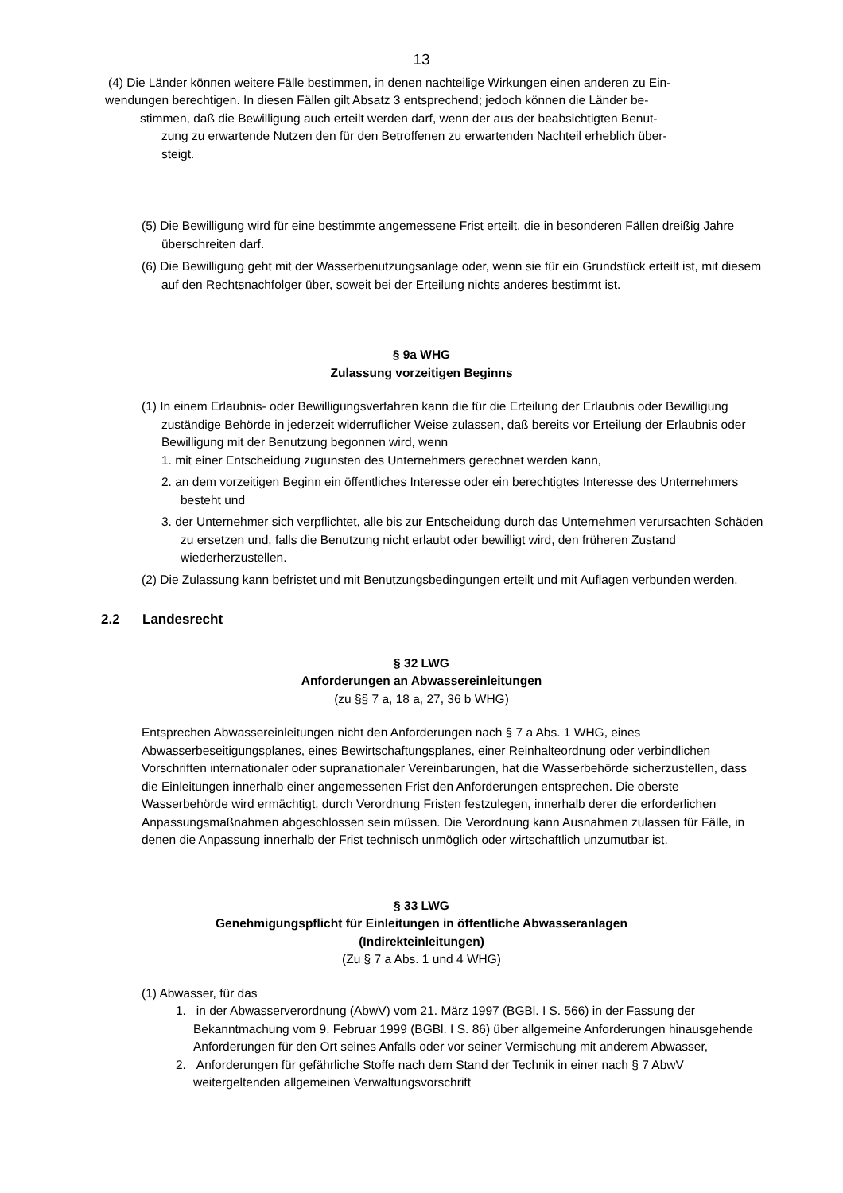13
(4) Die Länder können weitere Fälle bestimmen, in denen nachteilige Wirkungen einen anderen zu Ein-
wendungen berechtigen. In diesen Fällen gilt Absatz 3 entsprechend; jedoch können die Länder be-
stimmen, daß die Bewilligung auch erteilt werden darf, wenn der aus der beabsichtigten Benut-
zung zu erwartende Nutzen den für den Betroffenen zu erwartenden Nachteil erheblich über-
steigt.
(5) Die Bewilligung wird für eine bestimmte angemessene Frist erteilt, die in besonderen Fällen dreißig Jahre überschreiten darf.
(6) Die Bewilligung geht mit der Wasserbenutzungsanlage oder, wenn sie für ein Grundstück erteilt ist, mit diesem auf den Rechtsnachfolger über, soweit bei der Erteilung nichts anderes bestimmt ist.
§ 9a WHG
Zulassung vorzeitigen Beginns
(1) In einem Erlaubnis- oder Bewilligungsverfahren kann die für die Erteilung der Erlaubnis oder Bewilligung zuständige Behörde in jederzeit widerruflicher Weise zulassen, daß bereits vor Erteilung der Erlaubnis oder Bewilligung mit der Benutzung begonnen wird, wenn
1. mit einer Entscheidung zugunsten des Unternehmers gerechnet werden kann,
2. an dem vorzeitigen Beginn ein öffentliches Interesse oder ein berechtigtes Interesse des Unternehmers besteht und
3. der Unternehmer sich verpflichtet, alle bis zur Entscheidung durch das Unternehmen verursachten Schäden zu ersetzen und, falls die Benutzung nicht erlaubt oder bewilligt wird, den früheren Zustand wiederherzustellen.
(2) Die Zulassung kann befristet und mit Benutzungsbedingungen erteilt und mit Auflagen verbunden werden.
2.2 Landesrecht
§ 32 LWG
Anforderungen an Abwassereinleitungen
(zu §§ 7 a, 18 a, 27, 36 b WHG)
Entsprechen Abwassereinleitungen nicht den Anforderungen nach § 7 a Abs. 1 WHG, eines Abwasserbeseitigungsplanes, eines Bewirtschaftungsplanes, einer Reinhalteordnung oder verbindlichen Vorschriften internationaler oder supranationaler Vereinbarungen, hat die Wasserbehörde sicherzustellen, dass die Einleitungen innerhalb einer angemessenen Frist den Anforderungen entsprechen. Die oberste Wasserbehörde wird ermächtigt, durch Verordnung Fristen festzulegen, innerhalb derer die erforderlichen Anpassungsmaßnahmen abgeschlossen sein müssen. Die Verordnung kann Ausnahmen zulassen für Fälle, in denen die Anpassung innerhalb der Frist technisch unmöglich oder wirtschaftlich unzumutbar ist.
§ 33 LWG
Genehmigungspflicht für Einleitungen in öffentliche Abwasseranlagen
(Indirekteinleitungen)
(Zu § 7 a Abs. 1 und 4 WHG)
(1) Abwasser, für das
1. in der Abwasserverordnung (AbwV) vom 21. März 1997 (BGBl. I S. 566) in der Fassung der Bekanntmachung vom 9. Februar 1999 (BGBl. I S. 86) über allgemeine Anforderungen hinausgehende Anforderungen für den Ort seines Anfalls oder vor seiner Vermischung mit anderem Abwasser,
2. Anforderungen für gefährliche Stoffe nach dem Stand der Technik in einer nach § 7 AbwV weitergeltenden allgemeinen Verwaltungsvorschrift